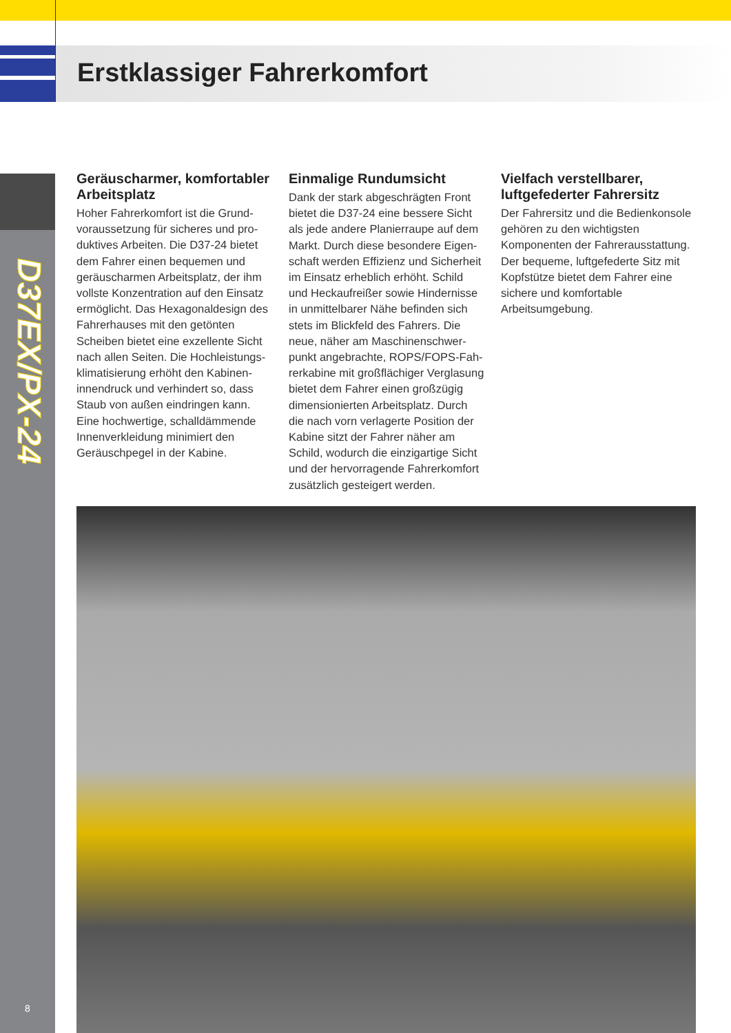Erstklassiger Fahrerkomfort
D37EX/PX-24
Geräuscharmer, komfortabler Arbeitsplatz
Hoher Fahrerkomfort ist die Grund­voraussetzung für sicheres und pro­duktives Arbeiten. Die D37-24 bietet dem Fahrer einen bequemen und geräuscharmen Arbeitsplatz, der ihm vollste Konzentration auf den Einsatz ermöglicht. Das Hexagonaldesign des Fahrerhauses mit den getönten Scheiben bietet eine exzellente Sicht nach allen Seiten. Die Hochleistungs­klimatisierung erhöht den Kabinen­innendruck und verhindert so, dass Staub von außen eindringen kann. Eine hochwertige, schalldämmen­de Innenverkleidung minimiert den Geräuschpegel in der Kabine.
Einmalige Rundumsicht
Dank der stark abgeschrägten Front bietet die D37-24 eine bessere Sicht als jede andere Planierraupe auf dem Markt. Durch diese besondere Eigen­schaft werden Effizienz und Sicherheit im Einsatz erheblich erhöht. Schild und Heckaufreißer sowie Hindernisse in unmittelbarer Nähe befinden sich stets im Blickfeld des Fahrers. Die neue, näher am Maschinenschwer­punkt angebrachte, ROPS/FOPS-Fah­rerkabine mit großflächiger Verglasung bietet dem Fahrer einen großzügig dimensionierten Arbeitsplatz. Durch die nach vorn verlagerte Position der Kabine sitzt der Fahrer näher am Schild, wodurch die einzigartige Sicht und der hervorragende Fahrerkomfort zusätzlich gesteigert werden.
Vielfach verstellbarer, luftgefederter Fahrersitz
Der Fahrersitz und die Bedienkon­sole gehören zu den wichtigsten Komponenten der Fahrerausstat­tung. Der bequeme, luftgefederte Sitz mit Kopfstütze bietet dem Fahrer eine sichere und komfortable Arbeitsumgebung.
8